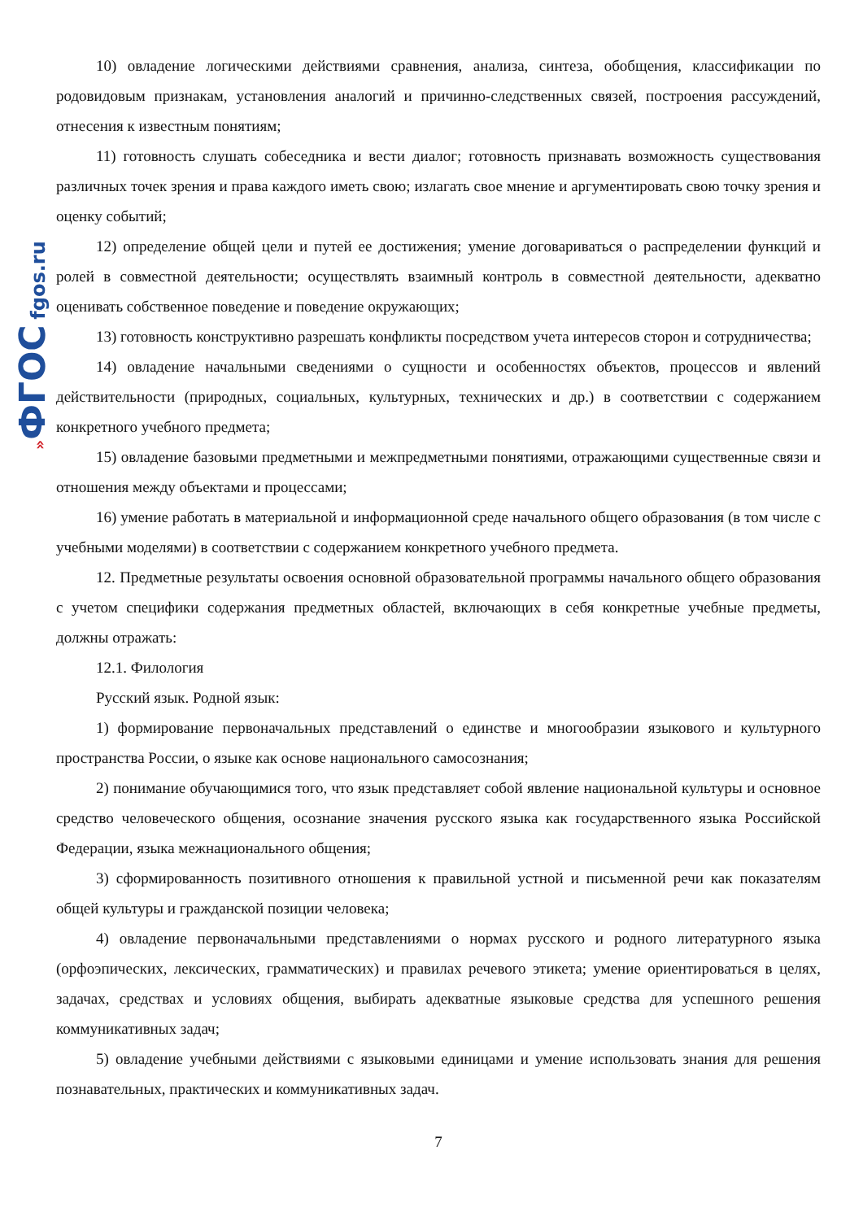»ФГОС fgos.ru
10) овладение логическими действиями сравнения, анализа, синтеза, обобщения, классификации по родовидовым признакам, установления аналогий и причинно-следственных связей, построения рассуждений, отнесения к известным понятиям;
11) готовность слушать собеседника и вести диалог; готовность признавать возможность существования различных точек зрения и права каждого иметь свою; излагать свое мнение и аргументировать свою точку зрения и оценку событий;
12) определение общей цели и путей ее достижения; умение договариваться о распределении функций и ролей в совместной деятельности; осуществлять взаимный контроль в совместной деятельности, адекватно оценивать собственное поведение и поведение окружающих;
13) готовность конструктивно разрешать конфликты посредством учета интересов сторон и сотрудничества;
14) овладение начальными сведениями о сущности и особенностях объектов, процессов и явлений действительности (природных, социальных, культурных, технических и др.) в соответствии с содержанием конкретного учебного предмета;
15) овладение базовыми предметными и межпредметными понятиями, отражающими существенные связи и отношения между объектами и процессами;
16) умение работать в материальной и информационной среде начального общего образования (в том числе с учебными моделями) в соответствии с содержанием конкретного учебного предмета.
12. Предметные результаты освоения основной образовательной программы начального общего образования с учетом специфики содержания предметных областей, включающих в себя конкретные учебные предметы, должны отражать:
12.1. Филология
Русский язык. Родной язык:
1) формирование первоначальных представлений о единстве и многообразии языкового и культурного пространства России, о языке как основе национального самосознания;
2) понимание обучающимися того, что язык представляет собой явление национальной культуры и основное средство человеческого общения, осознание значения русского языка как государственного языка Российской Федерации, языка межнационального общения;
3) сформированность позитивного отношения к правильной устной и письменной речи как показателям общей культуры и гражданской позиции человека;
4) овладение первоначальными представлениями о нормах русского и родного литературного языка (орфоэпических, лексических, грамматических) и правилах речевого этикета; умение ориентироваться в целях, задачах, средствах и условиях общения, выбирать адекватные языковые средства для успешного решения коммуникативных задач;
5) овладение учебными действиями с языковыми единицами и умение использовать знания для решения познавательных, практических и коммуникативных задач.
7